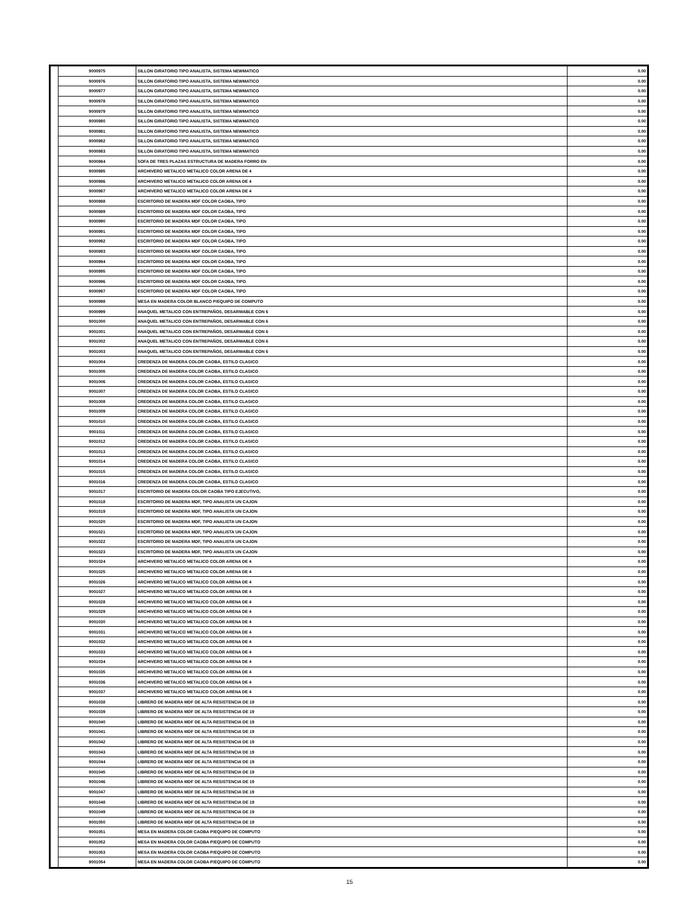| | 9000975 | SILLON GIRATORIO TIPO ANALISTA, SISTEMA NEWMATICO | 0.00 |
| | 9000976 | SILLON GIRATORIO TIPO ANALISTA, SISTEMA NEWMATICO | 0.00 |
| | 9000977 | SILLON GIRATORIO TIPO ANALISTA, SISTEMA NEWMATICO | 0.00 |
| | 9000978 | SILLON GIRATORIO TIPO ANALISTA, SISTEMA NEWMATICO | 0.00 |
| | 9000979 | SILLON GIRATORIO TIPO ANALISTA, SISTEMA NEWMATICO | 0.00 |
| | 9000980 | SILLON GIRATORIO TIPO ANALISTA, SISTEMA NEWMATICO | 0.00 |
| | 9000981 | SILLON GIRATORIO TIPO ANALISTA, SISTEMA NEWMATICO | 0.00 |
| | 9000982 | SILLON GIRATORIO TIPO ANALISTA, SISTEMA NEWMATICO | 0.00 |
| | 9000983 | SILLON GIRATORIO TIPO ANALISTA, SISTEMA NEWMATICO | 0.00 |
| | 9000984 | SOFA DE TRES PLAZAS ESTRUCTURA DE MADERA FORRO EN | 0.00 |
| | 9000985 | ARCHIVERO METALICO METALICO COLOR ARENA DE 4 | 0.00 |
| | 9000986 | ARCHIVERO METALICO METALICO COLOR ARENA DE 4 | 0.00 |
| | 9000987 | ARCHIVERO METALICO METALICO COLOR ARENA DE 4 | 0.00 |
| | 9000988 | ESCRITORIO DE MADERA MDF COLOR CAOBA, TIPO | 0.00 |
| | 9000989 | ESCRITORIO DE MADERA MDF COLOR CAOBA, TIPO | 0.00 |
| | 9000990 | ESCRITORIO DE MADERA MDF COLOR CAOBA, TIPO | 0.00 |
| | 9000991 | ESCRITORIO DE MADERA MDF COLOR CAOBA, TIPO | 0.00 |
| | 9000992 | ESCRITORIO DE MADERA MDF COLOR CAOBA, TIPO | 0.00 |
| | 9000993 | ESCRITORIO DE MADERA MDF COLOR CAOBA, TIPO | 0.00 |
| | 9000994 | ESCRITORIO DE MADERA MDF COLOR CAOBA, TIPO | 0.00 |
| | 9000995 | ESCRITORIO DE MADERA MDF COLOR CAOBA, TIPO | 0.00 |
| | 9000996 | ESCRITORIO DE MADERA MDF COLOR CAOBA, TIPO | 0.00 |
| | 9000997 | ESCRITORIO DE MADERA MDF COLOR CAOBA, TIPO | 0.00 |
| | 9000998 | MESA EN MADERA COLOR BLANCO P/EQUIPO DE COMPUTO | 0.00 |
| | 9000999 | ANAQUEL METALICO CON ENTREPAÑOS, DESARMABLE CON 6 | 0.00 |
| | 9001000 | ANAQUEL METALICO CON ENTREPAÑOS, DESARMABLE CON 6 | 0.00 |
| | 9001001 | ANAQUEL METALICO CON ENTREPAÑOS, DESARMABLE CON 6 | 0.00 |
| | 9001002 | ANAQUEL METALICO CON ENTREPAÑOS, DESARMABLE CON 6 | 0.00 |
| | 9001003 | ANAQUEL METALICO CON ENTREPAÑOS, DESARMABLE CON 6 | 0.00 |
| | 9001004 | CREDENZA DE MADERA COLOR CAOBA, ESTILO CLASICO | 0.00 |
| | 9001005 | CREDENZA DE MADERA COLOR CAOBA, ESTILO CLASICO | 0.00 |
| | 9001006 | CREDENZA DE MADERA COLOR CAOBA, ESTILO CLASICO | 0.00 |
| | 9001007 | CREDENZA DE MADERA COLOR CAOBA, ESTILO CLASICO | 0.00 |
| | 9001008 | CREDENZA DE MADERA COLOR CAOBA, ESTILO CLASICO | 0.00 |
| | 9001009 | CREDENZA DE MADERA COLOR CAOBA, ESTILO CLASICO | 0.00 |
| | 9001010 | CREDENZA DE MADERA COLOR CAOBA, ESTILO CLASICO | 0.00 |
| | 9001011 | CREDENZA DE MADERA COLOR CAOBA, ESTILO CLASICO | 0.00 |
| | 9001012 | CREDENZA DE MADERA COLOR CAOBA, ESTILO CLASICO | 0.00 |
| | 9001013 | CREDENZA DE MADERA COLOR CAOBA, ESTILO CLASICO | 0.00 |
| | 9001014 | CREDENZA DE MADERA COLOR CAOBA, ESTILO CLASICO | 0.00 |
| | 9001015 | CREDENZA DE MADERA COLOR CAOBA, ESTILO CLASICO | 0.00 |
| | 9001016 | CREDENZA DE MADERA COLOR CAOBA, ESTILO CLASICO | 0.00 |
| | 9001017 | ESCRITORIO DE MADERA COLOR CAOBA TIPO EJECUTIVO, | 0.00 |
| | 9001018 | ESCRITORIO DE MADERA MDF, TIPO ANALISTA UN CAJON | 0.00 |
| | 9001019 | ESCRITORIO DE MADERA MDF, TIPO ANALISTA UN CAJON | 0.00 |
| | 9001020 | ESCRITORIO DE MADERA MDF, TIPO ANALISTA UN CAJON | 0.00 |
| | 9001021 | ESCRITORIO DE MADERA MDF, TIPO ANALISTA UN CAJON | 0.00 |
| | 9001022 | ESCRITORIO DE MADERA MDF, TIPO ANALISTA UN CAJON | 0.00 |
| | 9001023 | ESCRITORIO DE MADERA MDF, TIPO ANALISTA UN CAJON | 0.00 |
| | 9001024 | ARCHIVERO METALICO METALICO COLOR ARENA DE 4 | 0.00 |
| | 9001025 | ARCHIVERO METALICO METALICO COLOR ARENA DE 4 | 0.00 |
| | 9001026 | ARCHIVERO METALICO METALICO COLOR ARENA DE 4 | 0.00 |
| | 9001027 | ARCHIVERO METALICO METALICO COLOR ARENA DE 4 | 0.00 |
| | 9001028 | ARCHIVERO METALICO METALICO COLOR ARENA DE 4 | 0.00 |
| | 9001029 | ARCHIVERO METALICO METALICO COLOR ARENA DE 4 | 0.00 |
| | 9001030 | ARCHIVERO METALICO METALICO COLOR ARENA DE 4 | 0.00 |
| | 9001031 | ARCHIVERO METALICO METALICO COLOR ARENA DE 4 | 0.00 |
| | 9001032 | ARCHIVERO METALICO METALICO COLOR ARENA DE 4 | 0.00 |
| | 9001033 | ARCHIVERO METALICO METALICO COLOR ARENA DE 4 | 0.00 |
| | 9001034 | ARCHIVERO METALICO METALICO COLOR ARENA DE 4 | 0.00 |
| | 9001035 | ARCHIVERO METALICO METALICO COLOR ARENA DE 4 | 0.00 |
| | 9001036 | ARCHIVERO METALICO METALICO COLOR ARENA DE 4 | 0.00 |
| | 9001037 | ARCHIVERO METALICO METALICO COLOR ARENA DE 4 | 0.00 |
| | 9001038 | LIBRERO DE MADERA MDF DE ALTA RESISTENCIA DE 19 | 0.00 |
| | 9001039 | LIBRERO DE MADERA MDF DE ALTA RESISTENCIA DE 19 | 0.00 |
| | 9001040 | LIBRERO DE MADERA MDF DE ALTA RESISTENCIA DE 19 | 0.00 |
| | 9001041 | LIBRERO DE MADERA MDF DE ALTA RESISTENCIA DE 19 | 0.00 |
| | 9001042 | LIBRERO DE MADERA MDF DE ALTA RESISTENCIA DE 19 | 0.00 |
| | 9001043 | LIBRERO DE MADERA MDF DE ALTA RESISTENCIA DE 19 | 0.00 |
| | 9001044 | LIBRERO DE MADERA MDF DE ALTA RESISTENCIA DE 19 | 0.00 |
| | 9001045 | LIBRERO DE MADERA MDF DE ALTA RESISTENCIA DE 19 | 0.00 |
| | 9001046 | LIBRERO DE MADERA MDF DE ALTA RESISTENCIA DE 19 | 0.00 |
| | 9001047 | LIBRERO DE MADERA MDF DE ALTA RESISTENCIA DE 19 | 0.00 |
| | 9001048 | LIBRERO DE MADERA MDF DE ALTA RESISTENCIA DE 19 | 0.00 |
| | 9001049 | LIBRERO DE MADERA MDF DE ALTA RESISTENCIA DE 19 | 0.00 |
| | 9001050 | LIBRERO DE MADERA MDF DE ALTA RESISTENCIA DE 19 | 0.00 |
| | 9001051 | MESA EN MADERA COLOR CAOBA P/EQUIPO DE COMPUTO | 0.00 |
| | 9001052 | MESA EN MADERA COLOR CAOBA P/EQUIPO DE COMPUTO | 0.00 |
| | 9001053 | MESA EN MADERA COLOR CAOBA P/EQUIPO DE COMPUTO | 0.00 |
| | 9001054 | MESA EN MADERA COLOR CAOBA P/EQUIPO DE COMPUTO | 0.00 |
15